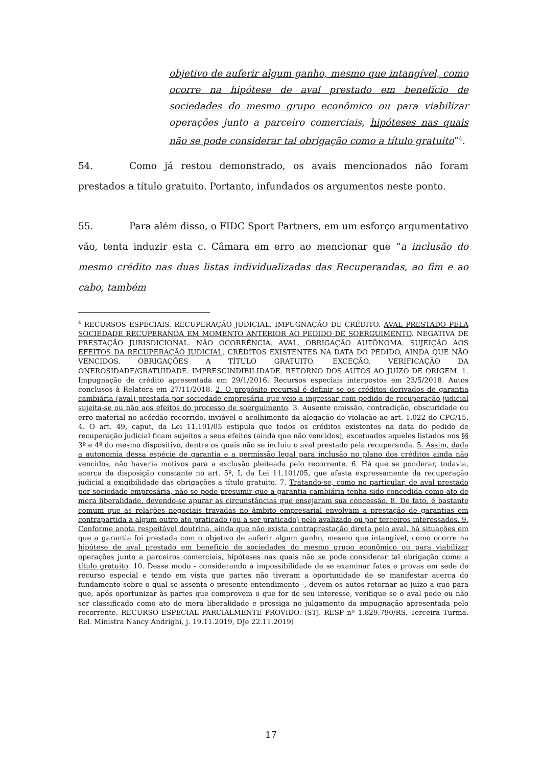objetivo de auferir algum ganho, mesmo que intangível, como ocorre na hipótese de aval prestado em benefício de sociedades do mesmo grupo econômico ou para viabilizar operações junto a parceiro comerciais, hipóteses nas quais não se pode considerar tal obrigação como a título gratuito”<sup>4</sup>.
54. Como já restou demonstrado, os avais mencionados não foram prestados a título gratuito. Portanto, infundados os argumentos neste ponto.
55. Para além disso, o FIDC Sport Partners, em um esforço argumentativo vão, tenta induzir esta c. Câmara em erro ao mencionar que “a inclusão do mesmo crédito nas duas listas individualizadas das Recuperandas, ao fim e ao cabo, também
<sup>4</sup> RECURSOS ESPECIAIS. RECUPERAÇÃO JUDICIAL. IMPUGNAÇÃO DE CRÉDITO. AVAL PRESTADO PELA SOCIEDADE RECUPERANDA EM MOMENTO ANTERIOR AO PEDIDO DE SOERGUIMENTO. NEGATIVA DE PRESTAÇÃO JURISDICIONAL. NÃO OCORRÊNCIA. AVAL. OBRIGAÇÃO AUTÔNOMA. SUJEIÇÃO AOS EFEITOS DA RECUPERAÇÃO JUDICIAL. CRÉDITOS EXISTENTES NA DATA DO PEDIDO, AINDA QUE NÃO VENCIDOS. OBRIGAÇÕES A TÍTULO GRATUITO. EXCEÇÃO. VERIFICAÇÃO DA ONEROSIDADE/GRATUIDADE. IMPRESCINDIBILIDADE. RETORNO DOS AUTOS AO JUÍZO DE ORIGEM. 1. Impugnação de crédito apresentada em 29/1/2016. Recursos especiais interpostos em 23/5/2018. Autos conclusos à Relatora em 27/11/2018. 2. O propósito recursal é definir se os créditos derivados de garantia cambiária (aval) prestada por sociedade empresária que veio a ingressar com pedido de recuperação judicial sujeita-se ou não aos efeitos do processo de soerguimento. 3. Ausente omissão, contradição, obscuridade ou erro material no acórdão recorrido, inviável o acolhimento da alegação de violação ao art. 1.022 do CPC/15. 4. O art. 49, caput, da Lei 11.101/05 estipula que todos os créditos existentes na data do pedido de recuperação judicial ficam sujeitos a seus efeitos (ainda que não vencidos), excetuados aqueles listados nos §§ 3º e 4º do mesmo dispositivo, dentre os quais não se incluiu o aval prestado pela recuperanda. 5. Assim, dada a autonomia dessa espécie de garantia e a permissão legal para inclusão no plano dos créditos ainda não vencidos, não haveria motivos para a exclusão pleiteada pelo recorrente. 6. Há que se ponderar, todavia, acerca da disposição constante no art. 5º, I, da Lei 11.101/05, que afasta expressamente da recuperação judicial a exigibilidade das obrigações a título gratuito. 7. Tratando-se, como no particular, de aval prestado por sociedade empresária, não se pode presumir que a garantia cambiária tenha sido concedida como ato de mera liberalidade, devendo-se apurar as circunstâncias que ensejaram sua concessão. 8. De fato, é bastante comum que as relações negociais travadas no âmbito empresarial envolvam a prestação de garantias em contrapartida a algum outro ato praticado (ou a ser praticado) pelo avalizado ou por terceiros interessados. 9. Conforme anota respeitável doutrina, ainda que não exista contraprestação direta pelo aval, há situações em que a garantia foi prestada com o objetivo de auferir algum ganho, mesmo que intangível, como ocorre na hipótese de aval prestado em benefício de sociedades do mesmo grupo econômico ou para viabilizar operações junto a parceiros comerciais, hipóteses nas quais não se pode considerar tal obrigação como a título gratuito. 10. Desse modo - considerando a impossibilidade de se examinar fatos e provas em sede de recurso especial e tendo em vista que partes não tiveram a oportunidade de se manifestar acerca do fundamento sobre o qual se assenta o presente entendimento -, devem os autos retornar ao juízo a quo para que, após oportunizar às partes que comprovem o que for de seu interesse, verifique se o aval pode ou não ser classificado como ato de mera liberalidade e prossiga no julgamento da impugnação apresentada pelo recorrente. RECURSO ESPECIAL PARCIALMENTE PROVIDO. (STJ. RESP nº 1.829.790/RS. Terceira Turma. Rel. Ministra Nancy Andrighi, j. 19.11.2019, DJe 22.11.2019)
17